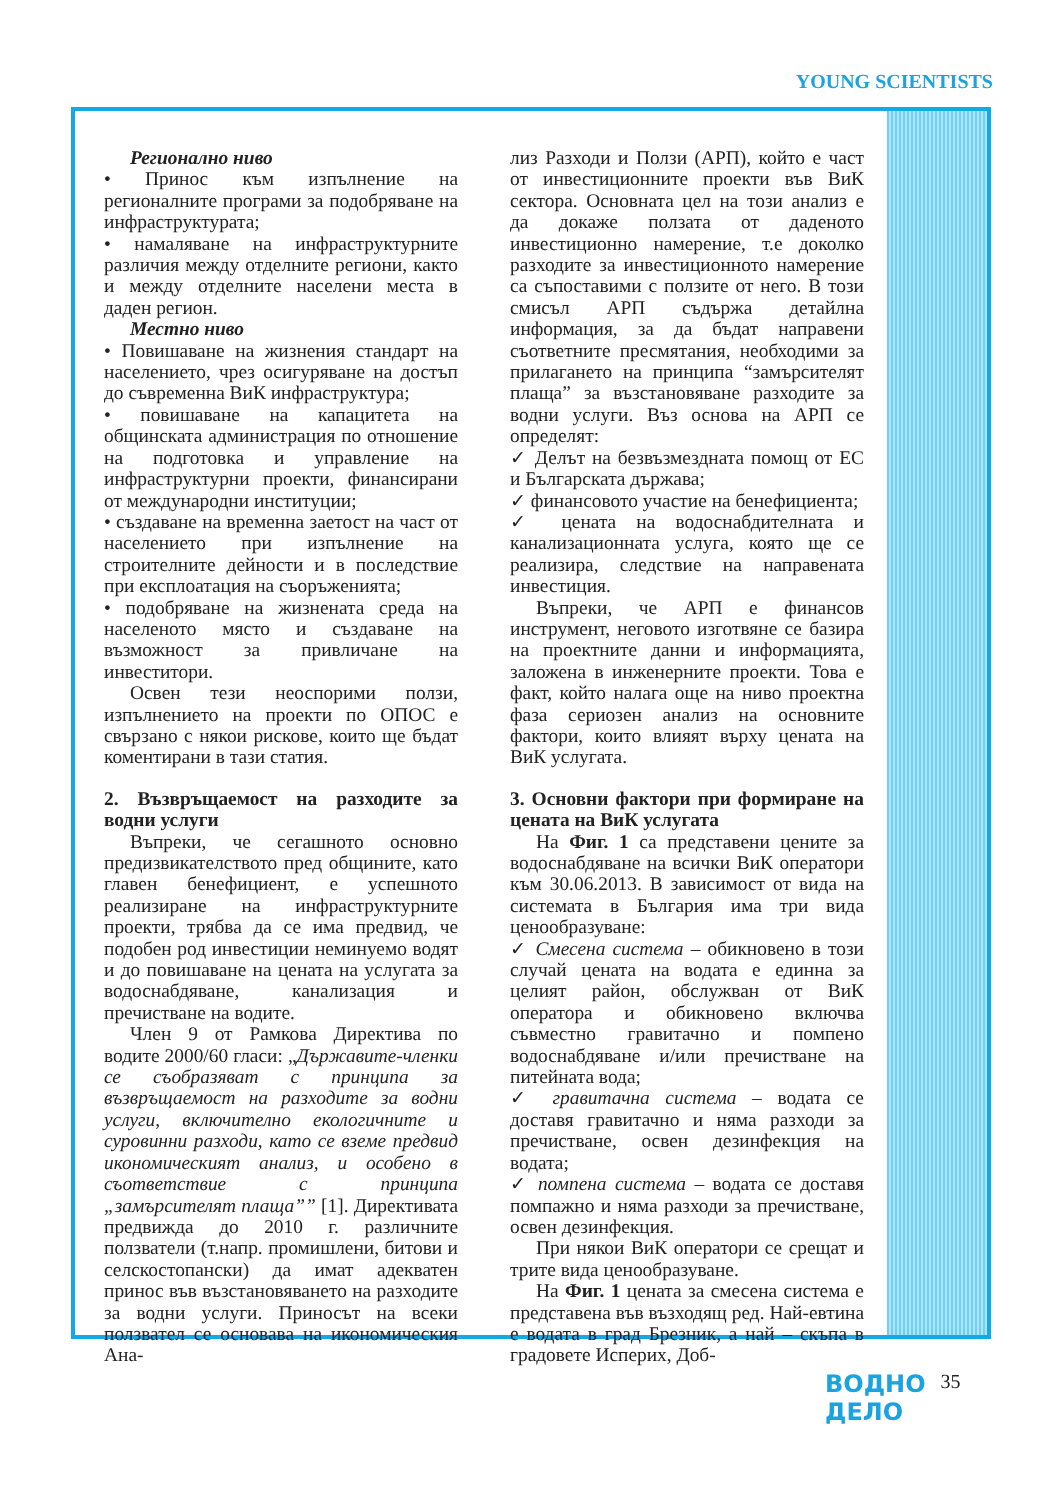YOUNG SCIENTISTS
Регионално ниво
• Принос към изпълнение на регионалните програми за подобряване на инфраструктурата;
• намаляване на инфраструктурните различия между отделните региони, както и между отделните населени места в даден регион.
Местно ниво
• Повишаване на жизнения стандарт на населението, чрез осигуряване на достъп до съвременна ВиК инфраструктура;
• повишаване на капацитета на общинската администрация по отношение на подготовка и управление на инфраструктурни проекти, финансирани от международни институции;
• създаване на временна заетост на част от населението при изпълнение на строителните дейности и в последствие при експлоатация на съоръженията;
• подобряване на жизнената среда на населеното място и създаване на възможност за привличане на инвеститори.
Освен тези неоспорими ползи, изпълнението на проекти по ОПОС е свързано с някои рискове, които ще бъдат коментирани в тази статия.
2. Възвръщаемост на разходите за водни услуги
Въпреки, че сегашното основно предизвикателството пред общините, като главен бенефициент, е успешното реализиране на инфраструктурните проекти, трябва да се има предвид, че подобен род инвестиции неминуемо водят и до повишаване на цената на услугата за водоснабдяване, канализация и пречистване на водите.
Член 9 от Рамкова Директива по водите 2000/60 гласи: „Държавите-членки се съобразяват с принципа за възвръщаемост на разходите за водни услуги, включително екологичните и суровинни разходи, като се вземе предвид икономическият анализ, и особено в съответствие с принципа „замърсителят плаща”” [1]. Директивата предвижда до 2010 г. различните ползватели (т.напр. промишлени, битови и селскостопански) да имат адекватен принос във възстановяването на разходите за водни услуги. Приносът на всеки ползвател се основава на икономическия Ана-
лиз Разходи и Ползи (АРП), който е част от инвестиционните проекти във ВиК сектора. Основната цел на този анализ е да докаже ползата от даденото инвестиционно намерение, т.е доколко разходите за инвестиционното намерение са съпоставими с ползите от него. В този смисъл АРП съдържа детайлна информация, за да бъдат направени съответните пресмятания, необходими за прилагането на принципа “замърсителят плаща” за възстановяване разходите за водни услуги. Въз основа на АРП се определят:
✓ Делът на безвъзмездната помощ от ЕС и Българската държава;
✓ финансовото участие на бенефициента;
✓ цената на водоснабдителната и канализационната услуга, която ще се реализира, следствие на направената инвестиция.
Въпреки, че АРП е финансов инструмент, неговото изготвяне се базира на проектните данни и информацията, заложена в инженерните проекти. Това е факт, който налага още на ниво проектна фаза сериозен анализ на основните фактори, които влияят върху цената на ВиК услугата.
3. Основни фактори при формиране на цената на ВиК услугата
На Фиг. 1 са представени цените за водоснабдяване на всички ВиК оператори към 30.06.2013. В зависимост от вида на системата в България има три вида ценообразуване:
✓ Смесена система – обикновено в този случай цената на водата е единна за целият район, обслужван от ВиК оператора и обикновено включва съвместно гравитачно и помпено водоснабдяване и/или пречистване на питейната вода;
✓ гравитачна система – водата се доставя гравитачно и няма разходи за пречистване, освен дезинфекция на водата;
✓ помпена система – водата се доставя помпажно и няма разходи за пречистване, освен дезинфекция.
При някои ВиК оператори се срещат и трите вида ценообразуване.
На Фиг. 1 цената за смесена система е представена във възходящ ред. Най-евтина е водата в град Брезник, а най – скъпа в градовете Исперих, Доб-
ВОДНО
ДЕЛО
35